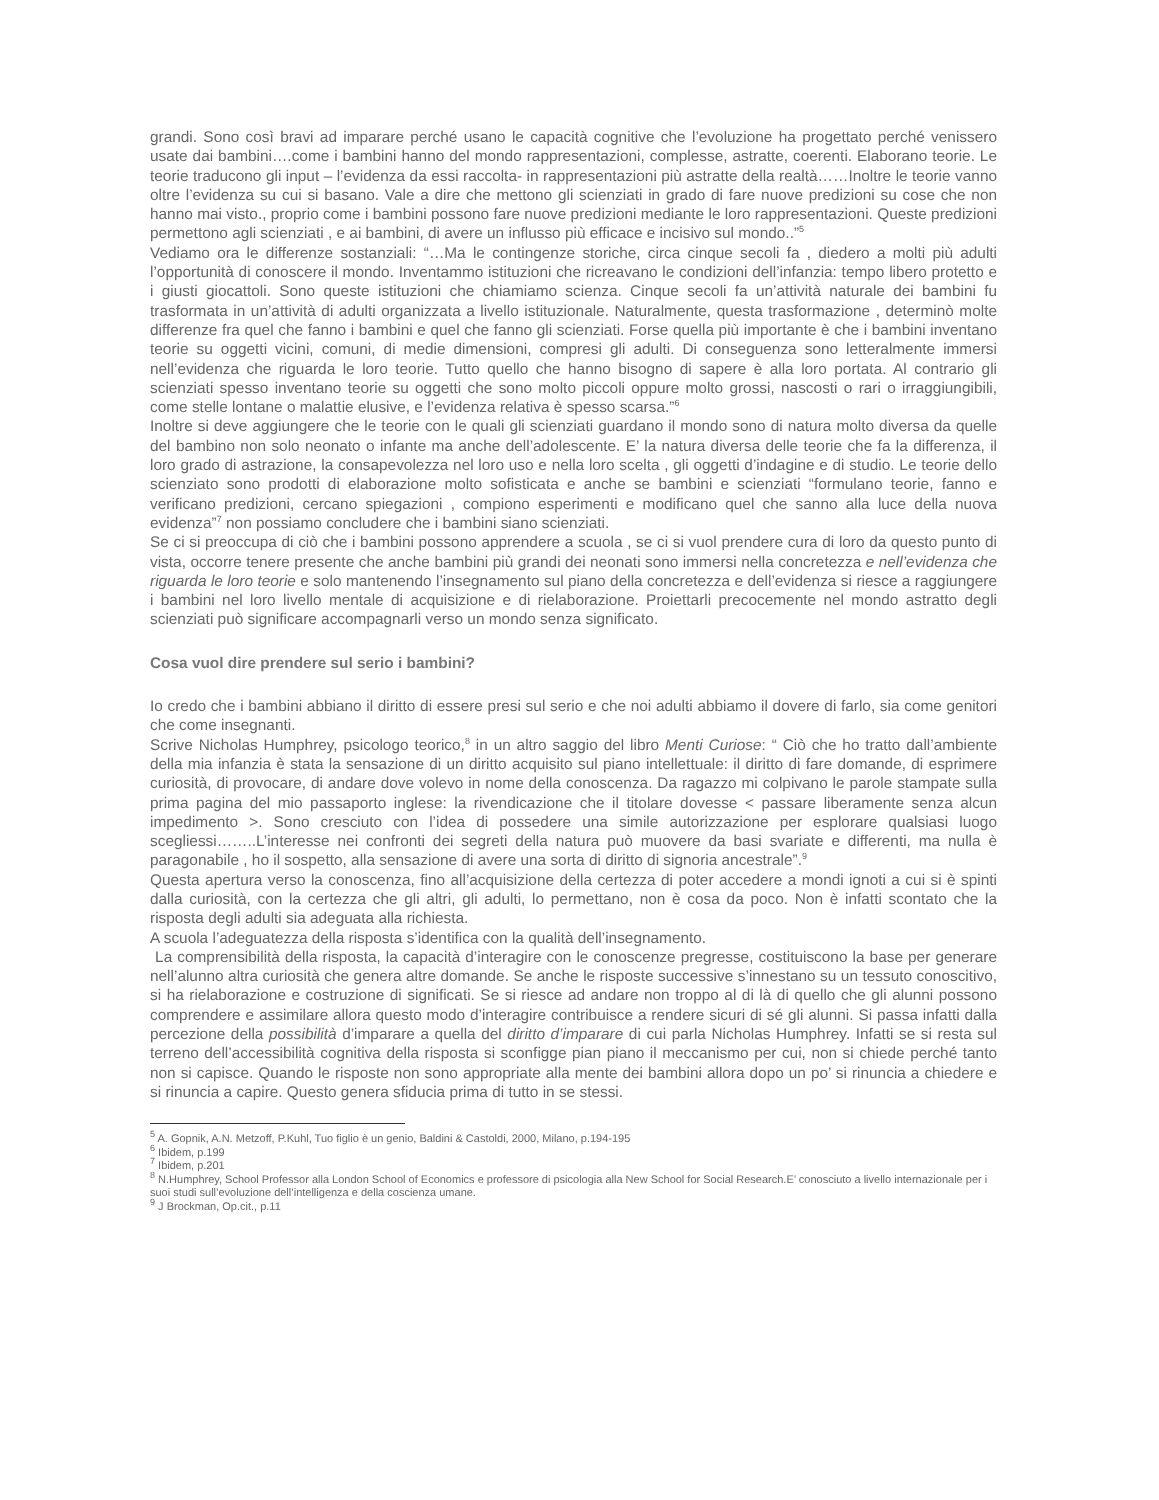grandi. Sono così bravi ad imparare perché usano le capacità cognitive che l’evoluzione ha progettato perché venissero usate dai bambini….come i bambini hanno del mondo rappresentazioni, complesse, astratte, coerenti. Elaborano teorie. Le teorie traducono gli input – l’evidenza da essi raccolta- in rappresentazioni più astratte della realtà……Inoltre le teorie vanno oltre l’evidenza su cui si basano. Vale a dire che mettono gli scienziati in grado di fare nuove predizioni su cose che non hanno mai visto., proprio come i bambini possono fare nuove predizioni mediante le loro rappresentazioni. Queste predizioni permettono agli scienziati , e ai bambini, di avere un influsso più efficace e incisivo sul mondo..”<sup>5</sup>
Vediamo ora le differenze sostanziali: “…Ma le contingenze storiche, circa cinque secoli fa , diedero a molti più adulti l’opportunità di conoscere il mondo. Inventammo istituzioni che ricreavano le condizioni dell’infanzia: tempo libero protetto e i giusti giocattoli. Sono queste istituzioni che chiamiamo scienza. Cinque secoli fa un’attività naturale dei bambini fu trasformata in un’attività di adulti organizzata a livello istituzionale. Naturalmente, questa trasformazione , determinò molte differenze fra quel che fanno i bambini e quel che fanno gli scienziati. Forse quella più importante è che i bambini inventano teorie su oggetti vicini, comuni, di medie dimensioni, compresi gli adulti. Di conseguenza sono letteralmente immersi nell’evidenza che riguarda le loro teorie. Tutto quello che hanno bisogno di sapere è alla loro portata. Al contrario gli scienziati spesso inventano teorie su oggetti che sono molto piccoli oppure molto grossi, nascosti o rari o irraggiungibili, come stelle lontane o malattie elusive, e l’evidenza relativa è spesso scarsa.”<sup>6</sup>
Inoltre si deve aggiungere che le teorie con le quali gli scienziati guardano il mondo sono di natura molto diversa da quelle del bambino non solo neonato o infante ma anche dell’adolescente. E’ la natura diversa delle teorie che fa la differenza, il loro grado di astrazione, la consapevolezza nel loro uso e nella loro scelta , gli oggetti d’indagine e di studio. Le teorie dello scienziato sono prodotti di elaborazione molto sofisticata e anche se bambini e scienziati “formulano teorie, fanno e verificano predizioni, cercano spiegazioni , compiono esperimenti e modificano quel che sanno alla luce della nuova evidenza”<sup>7</sup> non possiamo concludere che i bambini siano scienziati.
Se ci si preoccupa di ciò che i bambini possono apprendere a scuola , se ci si vuol prendere cura di loro da questo punto di vista, occorre tenere presente che anche bambini più grandi dei neonati sono immersi nella concretezza e nell’evidenza che riguarda le loro teorie e solo mantenendo l’insegnamento sul piano della concretezza e dell’evidenza si riesce a raggiungere i bambini nel loro livello mentale di acquisizione e di rielaborazione. Proiettarli precocemente nel mondo astratto degli scienziati può significare accompagnarli verso un mondo senza significato.
Cosa vuol dire prendere sul serio i bambini?
Io credo che i bambini abbiano il diritto di essere presi sul serio e che noi adulti abbiamo il dovere di farlo, sia come genitori che come insegnanti.
Scrive Nicholas Humphrey, psicologo teorico,<sup>8</sup> in un altro saggio del libro Menti Curiose: “ Ciò che ho tratto dall’ambiente della mia infanzia è stata la sensazione di un diritto acquisito sul piano intellettuale: il diritto di fare domande, di esprimere curiosità, di provocare, di andare dove volevo in nome della conoscenza. Da ragazzo mi colpivano le parole stampate sulla prima pagina del mio passaporto inglese: la rivendicazione che il titolare dovesse < passare liberamente senza alcun impedimento >. Sono cresciuto con l’idea di possedere una simile autorizzazione per esplorare qualsiasi luogo scegliessi……..L’interesse nei confronti dei segreti della natura può muovere da basi svariate e differenti, ma nulla è paragonabile , ho il sospetto, alla sensazione di avere una sorta di diritto di signoria ancestrale”.<sup>9</sup>
Questa apertura verso la conoscenza, fino all’acquisizione della certezza di poter accedere a mondi ignoti a cui si è spinti dalla curiosità, con la certezza che gli altri, gli adulti, lo permettano, non è cosa da poco. Non è infatti scontato che la risposta degli adulti sia adeguata alla richiesta.
A scuola l’adeguatezza della risposta s’identifica con la qualità dell’insegnamento.
La comprensibilità della risposta, la capacità d’interagire con le conoscenze pregresse, costituiscono la base per generare nell’alunno altra curiosità che genera altre domande. Se anche le risposte successive s’innestano su un tessuto conoscitivo, si ha rielaborazione e costruzione di significati. Se si riesce ad andare non troppo al di là di quello che gli alunni possono comprendere e assimilare allora questo modo d’interagire contribuisce a rendere sicuri di sé gli alunni. Si passa infatti dalla percezione della possibilità d’imparare a quella del diritto d’imparare di cui parla Nicholas Humphrey. Infatti se si resta sul terreno dell’accessibilità cognitiva della risposta si sconfigge pian piano il meccanismo per cui, non si chiede perché tanto non si capisce. Quando le risposte non sono appropriate alla mente dei bambini allora dopo un po’ si rinuncia a chiedere e si rinuncia a capire. Questo genera sfiducia prima di tutto in se stessi.
<sup>5</sup> A. Gopnik, A.N. Metzoff, P.Kuhl, Tuo figlio è un genio, Baldini & Castoldi, 2000, Milano, p.194-195
<sup>6</sup> Ibidem, p.199
<sup>7</sup> Ibidem, p.201
<sup>8</sup> N.Humphrey, School Professor alla London School of Economics e professore di psicologia alla New School for Social Research.E’ conosciuto a livello internazionale per i suoi studi sull’evoluzione dell’intelligenza e della coscienza umane.
<sup>9</sup> J Brockman, Op.cit., p.11